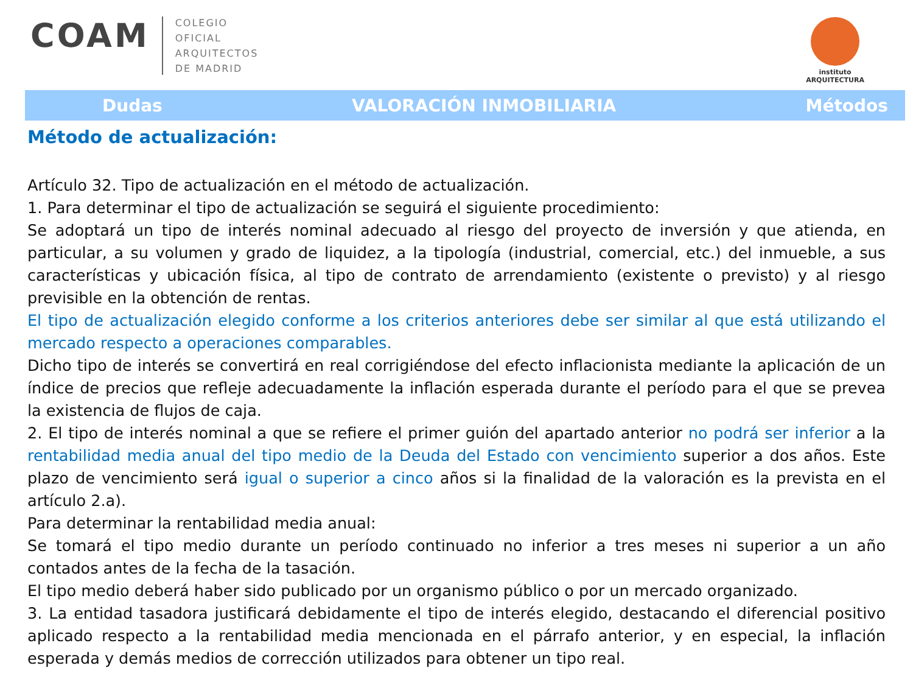COAM
COLEGIO
OFICIAL
ARQUITECTOS
DE MADRID
instituto
ARQUITECTURA
Dudas VALORACIÓN INMOBILIARIA Métodos
Método de actualización:
Artículo 32. Tipo de actualización en el método de actualización.
1. Para determinar el tipo de actualización se seguirá el siguiente procedimiento:
Se adoptará un tipo de interés nominal adecuado al riesgo del proyecto de inversión y que atienda, en particular, a su volumen y grado de liquidez, a la tipología (industrial, comercial, etc.) del inmueble, a sus características y ubicación física, al tipo de contrato de arrendamiento (existente o previsto) y al riesgo previsible en la obtención de rentas.
El tipo de actualización elegido conforme a los criterios anteriores debe ser similar al que está utilizando el mercado respecto a operaciones comparables.
Dicho tipo de interés se convertirá en real corrigiéndose del efecto inflacionista mediante la aplicación de un índice de precios que refleje adecuadamente la inflación esperada durante el período para el que se prevea la existencia de flujos de caja.
2. El tipo de interés nominal a que se refiere el primer guión del apartado anterior no podrá ser inferior a la rentabilidad media anual del tipo medio de la Deuda del Estado con vencimiento superior a dos años. Este plazo de vencimiento será igual o superior a cinco años si la finalidad de la valoración es la prevista en el artículo 2.a).
Para determinar la rentabilidad media anual:
Se tomará el tipo medio durante un período continuado no inferior a tres meses ni superior a un año contados antes de la fecha de la tasación.
El tipo medio deberá haber sido publicado por un organismo público o por un mercado organizado.
3. La entidad tasadora justificará debidamente el tipo de interés elegido, destacando el diferencial positivo aplicado respecto a la rentabilidad media mencionada en el párrafo anterior, y en especial, la inflación esperada y demás medios de corrección utilizados para obtener un tipo real.